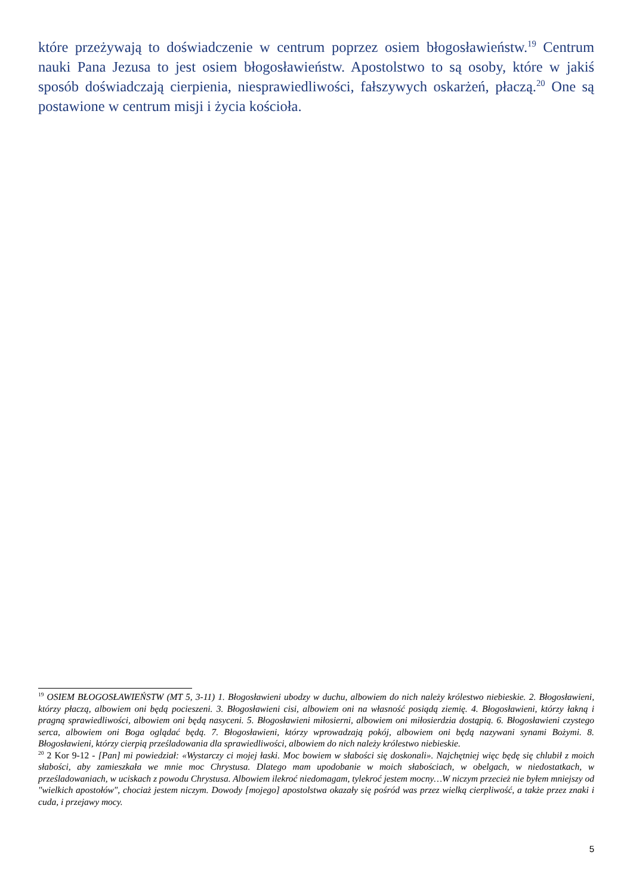które przeżywają to doświadczenie w centrum poprzez osiem błogosławieństw.<sup>19</sup> Centrum nauki Pana Jezusa to jest osiem błogosławieństw. Apostolstwo to są osoby, które w jakiś sposób doświadczają cierpienia, niesprawiedliwości, fałszywych oskarżeń, płaczą.<sup>20</sup> One są postawione w centrum misji i życia kościoła.
<sup>19</sup> OSIEM BŁOGOSŁAWIEŃSTW (MT 5, 3-11) 1. Błogosławieni ubodzy w duchu, albowiem do nich należy królestwo niebieskie. 2. Błogosławieni, którzy płaczą, albowiem oni będą pocieszeni. 3. Błogosławieni cisi, albowiem oni na własność posiądą ziemię. 4. Błogosławieni, którzy łakną i pragną sprawiedliwości, albowiem oni będą nasyceni. 5. Błogosławieni miłosierni, albowiem oni miłosierdzia dostąpią. 6. Błogosławieni czystego serca, albowiem oni Boga oglądać będą. 7. Błogosławieni, którzy wprowadzają pokój, albowiem oni będą nazywani synami Bożymi. 8. Błogosławieni, którzy cierpią prześladowania dla sprawiedliwości, albowiem do nich należy królestwo niebieskie.
<sup>20</sup> 2 Kor 9-12 - [Pan] mi powiedział: «Wystarczy ci mojej łaski. Moc bowiem w słabości się doskonali». Najchętniej więc będę się chlubił z moich słabości, aby zamieszkała we mnie moc Chrystusa. Dlatego mam upodobanie w moich słabościach, w obelgach, w niedostatkach, w prześladowaniach, w uciskach z powodu Chrystusa. Albowiem ilekroć niedomagam, tylekroć jestem mocny…W niczym przecież nie byłem mniejszy od "wielkich apostołów", chociaż jestem niczym. Dowody [mojego] apostolstwa okazały się pośród was przez wielką cierpliwość, a także przez znaki i cuda, i przejawy mocy.
5